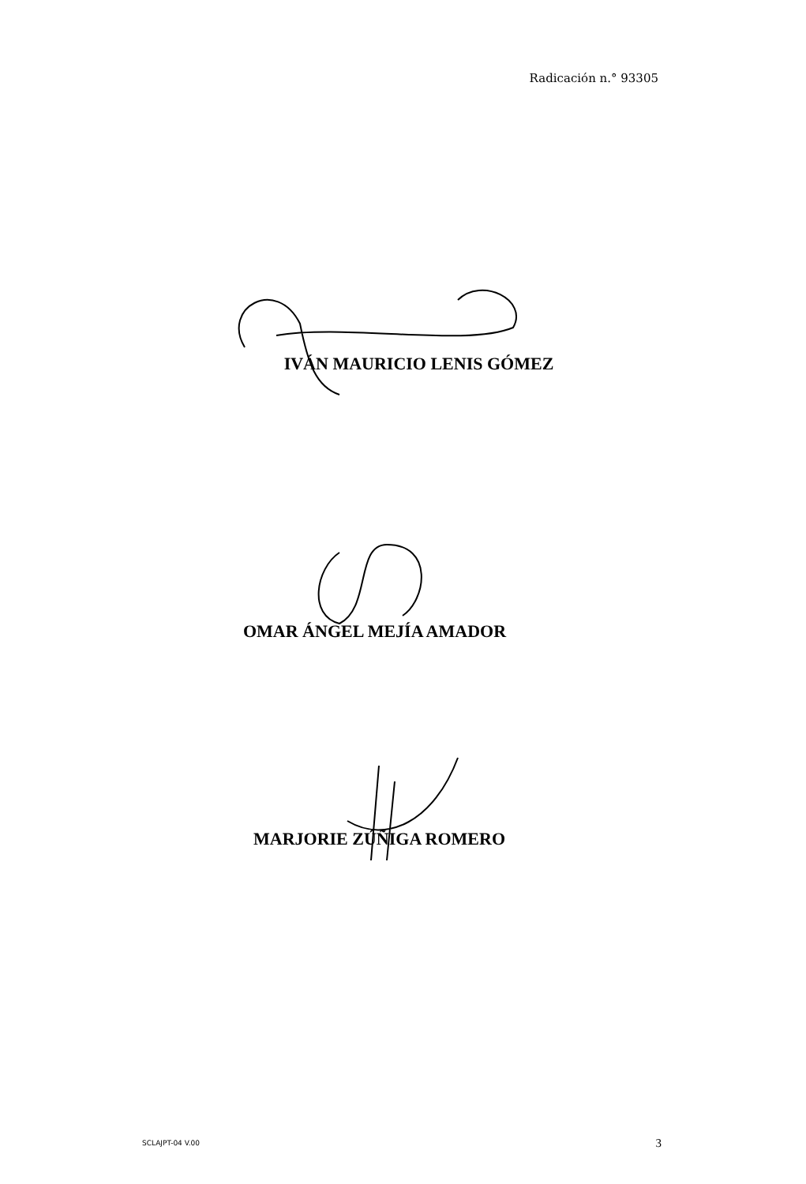Radicación n.° 93305
IVÁN MAURICIO LENIS GÓMEZ
OMAR ÁNGEL MEJÍA AMADOR
MARJORIE ZÚÑIGA ROMERO
SCLAJPT-04 V.00 3